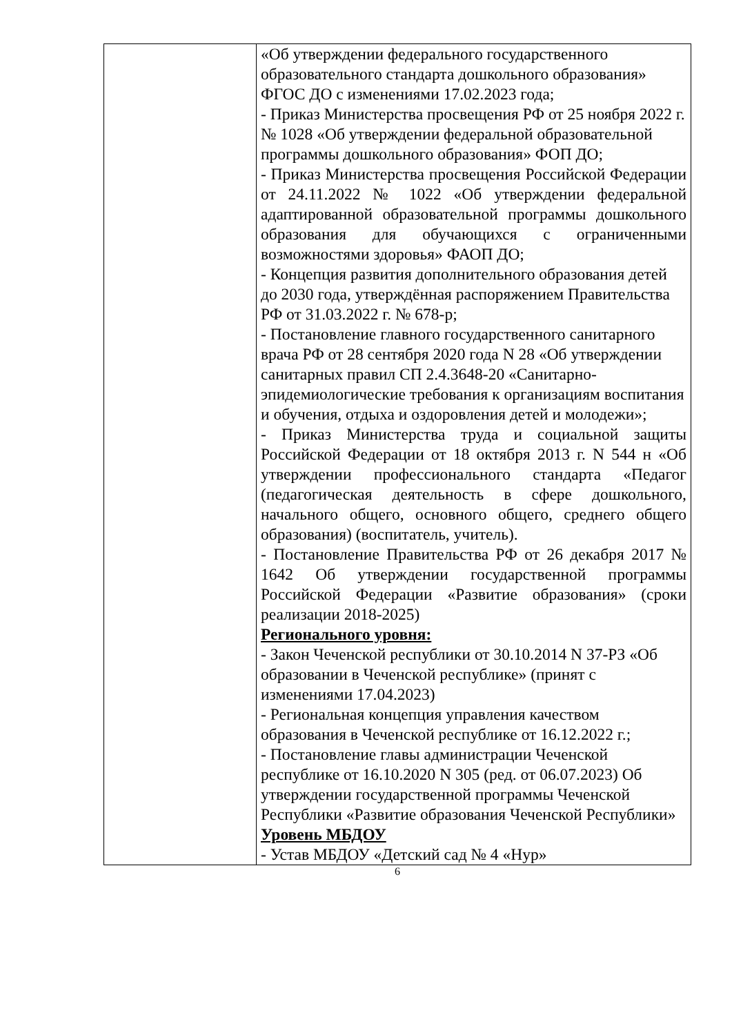| | «Об утверждении федерального государственного образовательного стандарта дошкольного образования» ФГОС ДО с изменениями 17.02.2023 года; - Приказ Министерства просвещения РФ от 25 ноября 2022 г. № 1028 «Об утверждении федеральной образовательной программы дошкольного образования» ФОП ДО; - Приказ Министерства просвещения Российской Федерации от 24.11.2022 № 1022 «Об утверждении федеральной адаптированной образовательной программы дошкольного образования для обучающихся с ограниченными возможностями здоровья» ФАОП ДО; - Концепция развития дополнительного образования детей до 2030 года, утверждённая распоряжением Правительства РФ от 31.03.2022 г. № 678-р; - Постановление главного государственного санитарного врача РФ от 28 сентября 2020 года N 28 «Об утверждении санитарных правил СП 2.4.3648-20 «Санитарно-эпидемиологические требования к организациям воспитания и обучения, отдыха и оздоровления детей и молодежи»; - Приказ Министерства труда и социальной защиты Российской Федерации от 18 октября 2013 г. N 544 н «Об утверждении профессионального стандарта «Педагог (педагогическая деятельность в сфере дошкольного, начального общего, основного общего, среднего общего образования) (воспитатель, учитель). - Постановление Правительства РФ от 26 декабря 2017 № 1642 Об утверждении государственной программы Российской Федерации «Развитие образования» (сроки реализации 2018-2025) Регионального уровня: - Закон Чеченской республики от 30.10.2014 N 37-РЗ «Об образовании в Чеченской республике» (принят с изменениями 17.04.2023) - Региональная концепция управления качеством образования в Чеченской республике от 16.12.2022 г.; - Постановление главы администрации Чеченской республике от 16.10.2020 N 305 (ред. от 06.07.2023) Об утверждении государственной программы Чеченской Республики «Развитие образования Чеченской Республики» Уровень МБДОУ - Устав МБДОУ «Детский сад № 4 «Нур» |
6